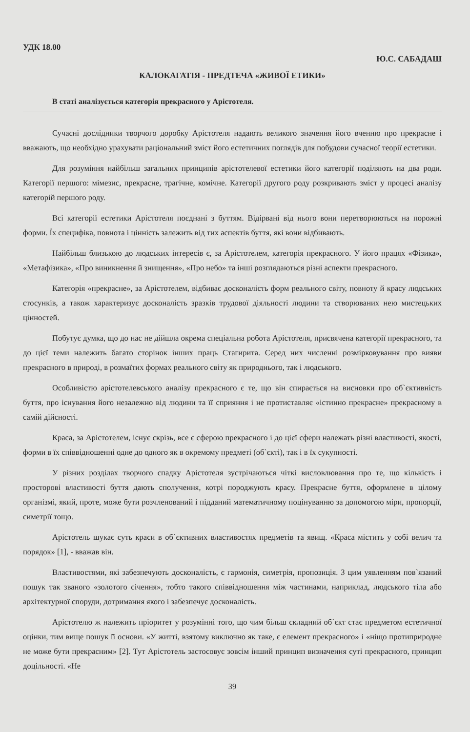УДК 18.00
Ю.С. САБАДАШ
КАЛОКАГАТІЯ - ПРЕДТЕЧА «ЖИВОЇ ЕТИКИ»
В статі аналізується категорія прекрасного у Арістотеля.
Сучасні дослідники творчого доробку Арістотеля надають великого значення його вченню про прекрасне і вважають, що необхідно урахувати раціональний зміст його естетичних поглядів для побудови сучасної теорії естетики.
Для розуміння найбільш загальних принципів арістотелевої естетики його категорії поділяють на два роди. Категорії першого: мімезис, прекрасне, трагічне, комічне. Категорії другого роду розкривають зміст у процесі аналізу категорій першого роду.
Всі категорії естетики Арістотеля поєднані з буттям. Відірвані від нього вони перетворюються на порожні форми. Їх специфіка, повнота і цінність залежить від тих аспектів буття, які вони відбивають.
Найбільш близькою до людських інтересів є, за Арістотелем, категорія прекрасного. У його працях «Фізика», «Метафізика», «Про виникнення й знищення», «Про небо» та інші розглядаються різні аспекти прекрасного.
Категорія «прекрасне», за Арістотелем, відбиває досконалість форм реального світу, повноту й красу людських стосунків, а також характеризує досконалість зразків трудової діяльності людини та створюваних нею мистецьких цінностей.
Побутує думка, що до нас не дійшла окрема спеціальна робота Арістотеля, присвячена категорії прекрасного, та до цієї теми належить багато сторінок інших праць Стагирита. Серед них численні розмірковування про вияви прекрасного в природі, в розмаїтих формах реального світу як природнього, так і людського.
Особливістю арістотелевського аналізу прекрасного є те, що він спирається на висновки про об`єктивність буття, про існування його незалежно від людини та її сприяння і не протиставляє «істинно прекрасне» прекрасному в самій дійсності.
Краса, за Арістотелем, існує скрізь, все є сферою прекрасного і до цієї сфери належать різні властивості, якості, форми в їх співвідношенні одне до одного як в окремому предметі (об`єкті), так і в їх сукупності.
У різних розділах творчого спадку Арістотеля зустрічаються чіткі висловлювання про те, що кількість і просторові властивості буття дають сполучення, котрі породжують красу. Прекрасне буття, оформлене в цілому організмі, який, проте, може бути розчленований і підданий математичному поцінуванню за допомогою міри, пропорції, симетрії тощо.
Арістотель шукає суть краси в об`єктивних властивостях предметів та явищ. «Краса містить у собі велич та порядок» [1], - вважав він.
Властивостями, які забезпечують досконалість, є гармонія, симетрія, пропозиція. З цим уявленням пов`язаний пошук так званого «золотого січення», тобто такого співвідношення між частинами, наприклад, людського тіла або архітектурної споруди, дотримання якого і забезпечує досконалість.
Арістотелю ж належить пріоритет у розумінні того, що чим більш складний об`єкт стає предметом естетичної оцінки, тим вище пошук її основи. «У житті, взятому виключно як таке, є елемент прекрасного» і «ніщо протиприродне не може бути прекрасним» [2]. Тут Арістотель застосовує зовсім інший принцип визначення суті прекрасного, принцип доцільності. «Не
39